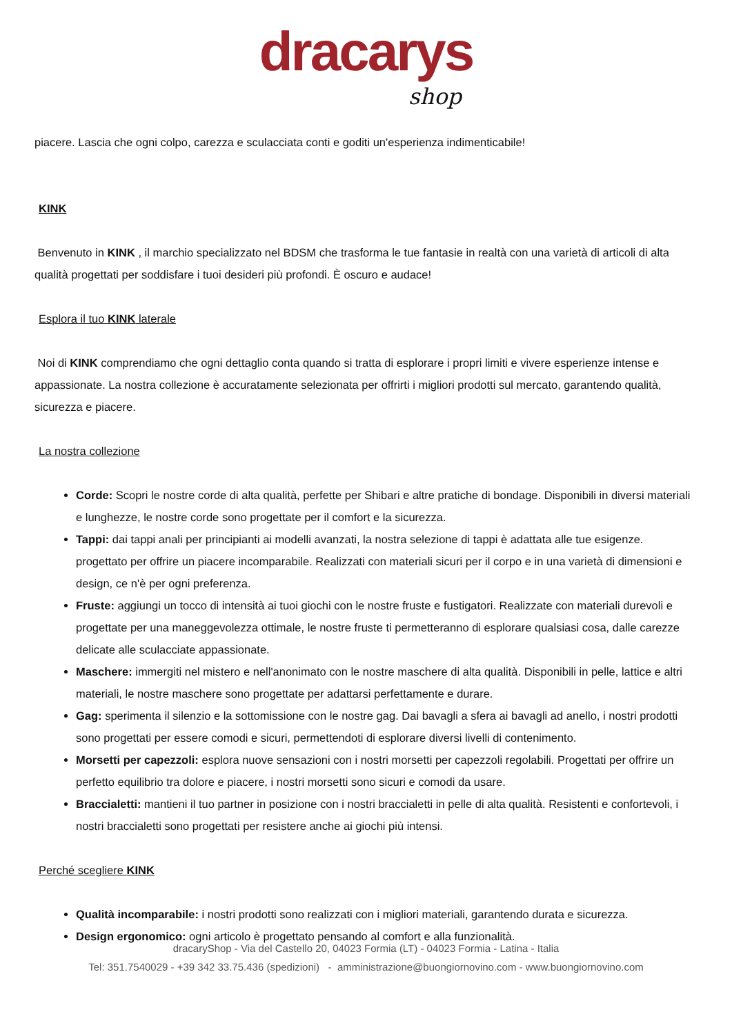dracarys
shop
piacere. Lascia che ogni colpo, carezza e sculacciata conti e goditi un'esperienza indimenticabile!
KINK
Benvenuto in KINK , il marchio specializzato nel BDSM che trasforma le tue fantasie in realtà con una varietà di articoli di alta qualità progettati per soddisfare i tuoi desideri più profondi. È oscuro e audace!
Esplora il tuo KINK laterale
Noi di KINK comprendiamo che ogni dettaglio conta quando si tratta di esplorare i propri limiti e vivere esperienze intense e appassionate. La nostra collezione è accuratamente selezionata per offrirti i migliori prodotti sul mercato, garantendo qualità, sicurezza e piacere.
La nostra collezione
Corde: Scopri le nostre corde di alta qualità, perfette per Shibari e altre pratiche di bondage. Disponibili in diversi materiali e lunghezze, le nostre corde sono progettate per il comfort e la sicurezza.
Tappi: dai tappi anali per principianti ai modelli avanzati, la nostra selezione di tappi è adattata alle tue esigenze. progettato per offrire un piacere incomparabile. Realizzati con materiali sicuri per il corpo e in una varietà di dimensioni e design, ce n'è per ogni preferenza.
Fruste: aggiungi un tocco di intensità ai tuoi giochi con le nostre fruste e fustigatori. Realizzate con materiali durevoli e progettate per una maneggevolezza ottimale, le nostre fruste ti permetteranno di esplorare qualsiasi cosa, dalle carezze delicate alle sculacciate appassionate.
Maschere: immergiti nel mistero e nell'anonimato con le nostre maschere di alta qualità. Disponibili in pelle, lattice e altri materiali, le nostre maschere sono progettate per adattarsi perfettamente e durare.
Gag: sperimenta il silenzio e la sottomissione con le nostre gag. Dai bavagli a sfera ai bavagli ad anello, i nostri prodotti sono progettati per essere comodi e sicuri, permettendoti di esplorare diversi livelli di contenimento.
Morsetti per capezzoli: esplora nuove sensazioni con i nostri morsetti per capezzoli regolabili. Progettati per offrire un perfetto equilibrio tra dolore e piacere, i nostri morsetti sono sicuri e comodi da usare.
Braccialetti: mantieni il tuo partner in posizione con i nostri braccialetti in pelle di alta qualità. Resistenti e confortevoli, i nostri braccialetti sono progettati per resistere anche ai giochi più intensi.
Perché scegliere KINK
Qualità incomparabile: i nostri prodotti sono realizzati con i migliori materiali, garantendo durata e sicurezza.
Design ergonomico: ogni articolo è progettato pensando al comfort e alla funzionalità.
dracaryShop - Via del Castello 20, 04023 Formia (LT) - 04023 Formia - Latina - Italia
Tel: 351.7540029 - +39 342 33.75.436 (spedizioni) - amministrazione@buongiornovino.com - www.buongiornovino.com